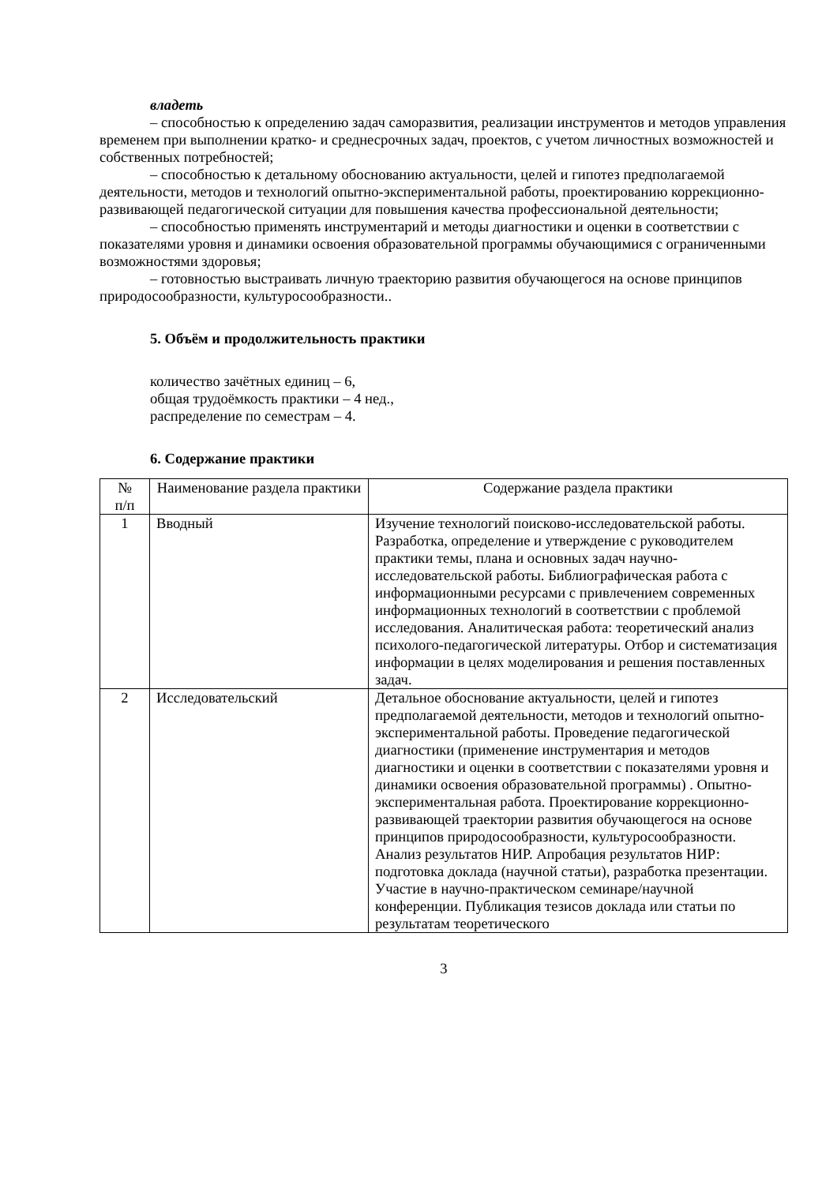владеть
– способностью к определению задач саморазвития, реализации инструментов и методов управления временем при выполнении кратко- и среднесрочных задач, проектов, с учетом личностных возможностей и собственных потребностей;
– способностью к детальному обоснованию актуальности, целей и гипотез предполагаемой деятельности, методов и технологий опытно-экспериментальной работы, проектированию коррекционно-развивающей педагогической ситуации для повышения качества профессиональной деятельности;
– способностью применять инструментарий и методы диагностики и оценки в соответствии с показателями уровня и динамики освоения образовательной программы обучающимися с ограниченными возможностями здоровья;
– готовностью выстраивать личную траекторию развития обучающегося на основе принципов природосообразности, культуросообразности..
5. Объём и продолжительность практики
количество зачётных единиц – 6,
общая трудоёмкость практики – 4 нед.,
распределение по семестрам – 4.
6. Содержание практики
| № п/п | Наименование раздела практики | Содержание раздела практики |
| --- | --- | --- |
| 1 | Вводный | Изучение технологий поисково-исследовательской работы. Разработка, определение и утверждение с руководителем практики темы, плана и основных задач научно-исследовательской работы. Библиографическая работа с информационными ресурсами с привлечением современных информационных технологий в соответствии с проблемой исследования. Аналитическая работа: теоретический анализ психолого-педагогической литературы. Отбор и систематизация информации в целях моделирования и решения поставленных задач. |
| 2 | Исследовательский | Детальное обоснование актуальности, целей и гипотез предполагаемой деятельности, методов и технологий опытно-экспериментальной работы. Проведение педагогической диагностики (применение инструментария и методов диагностики и оценки в соответствии с показателями уровня и динамики освоения образовательной программы) . Опытно-экспериментальная работа. Проектирование коррекционно-развивающей траектории развития обучающегося на основе принципов природосообразности, культуросообразности. Анализ результатов НИР. Апробация результатов НИР: подготовка доклада (научной статьи), разработка презентации. Участие в научно-практическом семинаре/научной конференции. Публикация тезисов доклада или статьи по результатам теоретического |
3